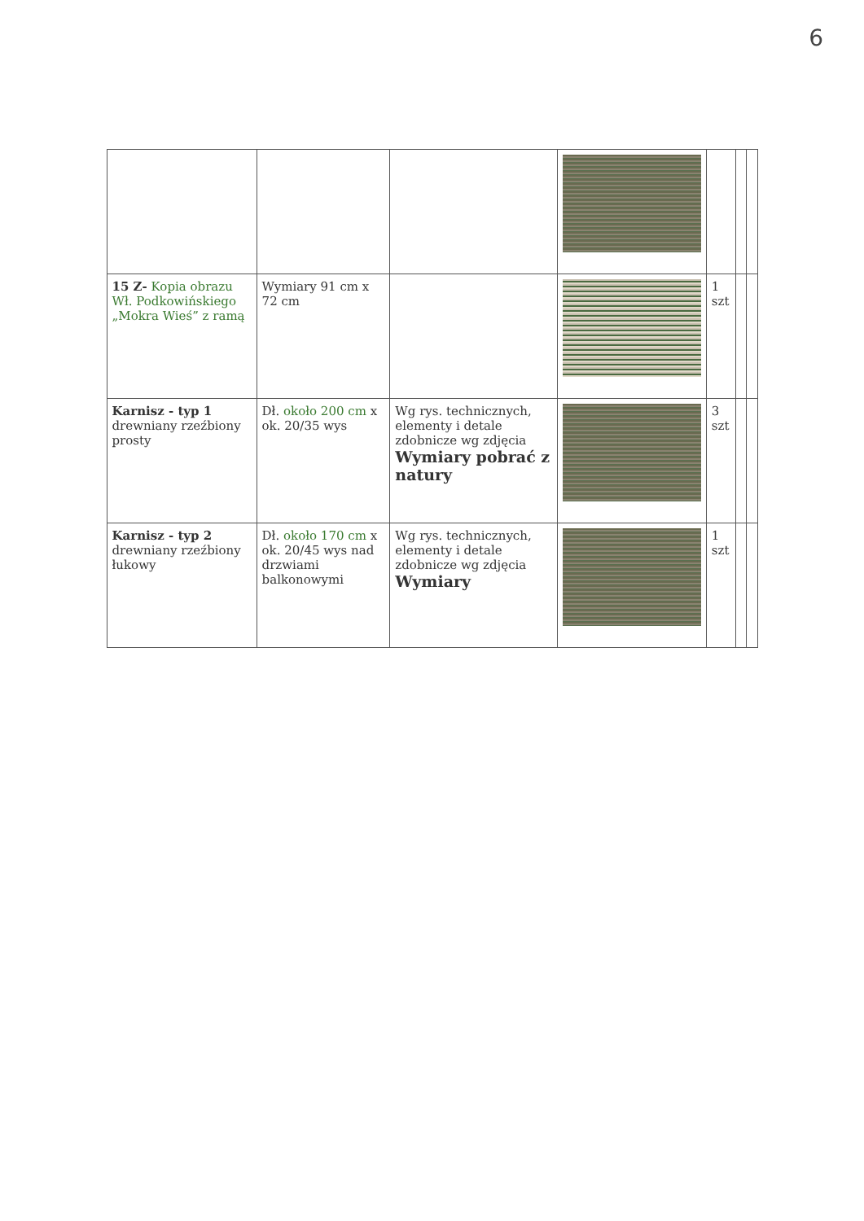6
| 15 Z- Kopia obrazu Wł. Podkowińskiego „Mokra Wieś” z ramą | Wymiary 91 cm x 72 cm | | | 1 szt | | |
| Karnisz - typ 1 drewniany rzeźbiony prosty | Dł. około 200 cm x ok. 20/35 wys | Wg rys. technicznych, elementy i detale zdobnicze wg zdjęcia Wymiary pobrać z natury | | 3 szt | | |
| Karnisz - typ 2 drewniany rzeźbiony łukowy | Dł. około 170 cm x ok. 20/45 wys nad drzwiami balkonowymi | Wg rys. technicznych, elementy i detale zdobnicze wg zdjęcia Wymiary | | 1 szt | | |